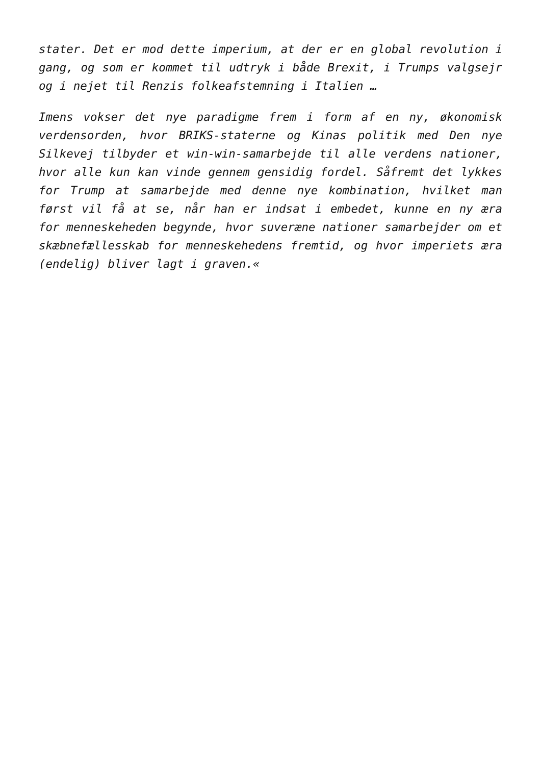stater. Det er mod dette imperium, at der er en global revolution i gang, og som er kommet til udtryk i både Brexit, i Trumps valgsejr og i nejet til Renzis folkeafstemning i Italien …
Imens vokser det nye paradigme frem i form af en ny, økonomisk verdensorden, hvor BRIKS-staterne og Kinas politik med Den nye Silkevej tilbyder et win-win-samarbejde til alle verdens nationer, hvor alle kun kan vinde gennem gensidig fordel. Såfremt det lykkes for Trump at samarbejde med denne nye kombination, hvilket man først vil få at se, når han er indsat i embedet, kunne en ny æra for menneskeheden begynde, hvor suveræne nationer samarbejder om et skæbnefællesskab for menneskehedens fremtid, og hvor imperiets æra (endelig) bliver lagt i graven.«